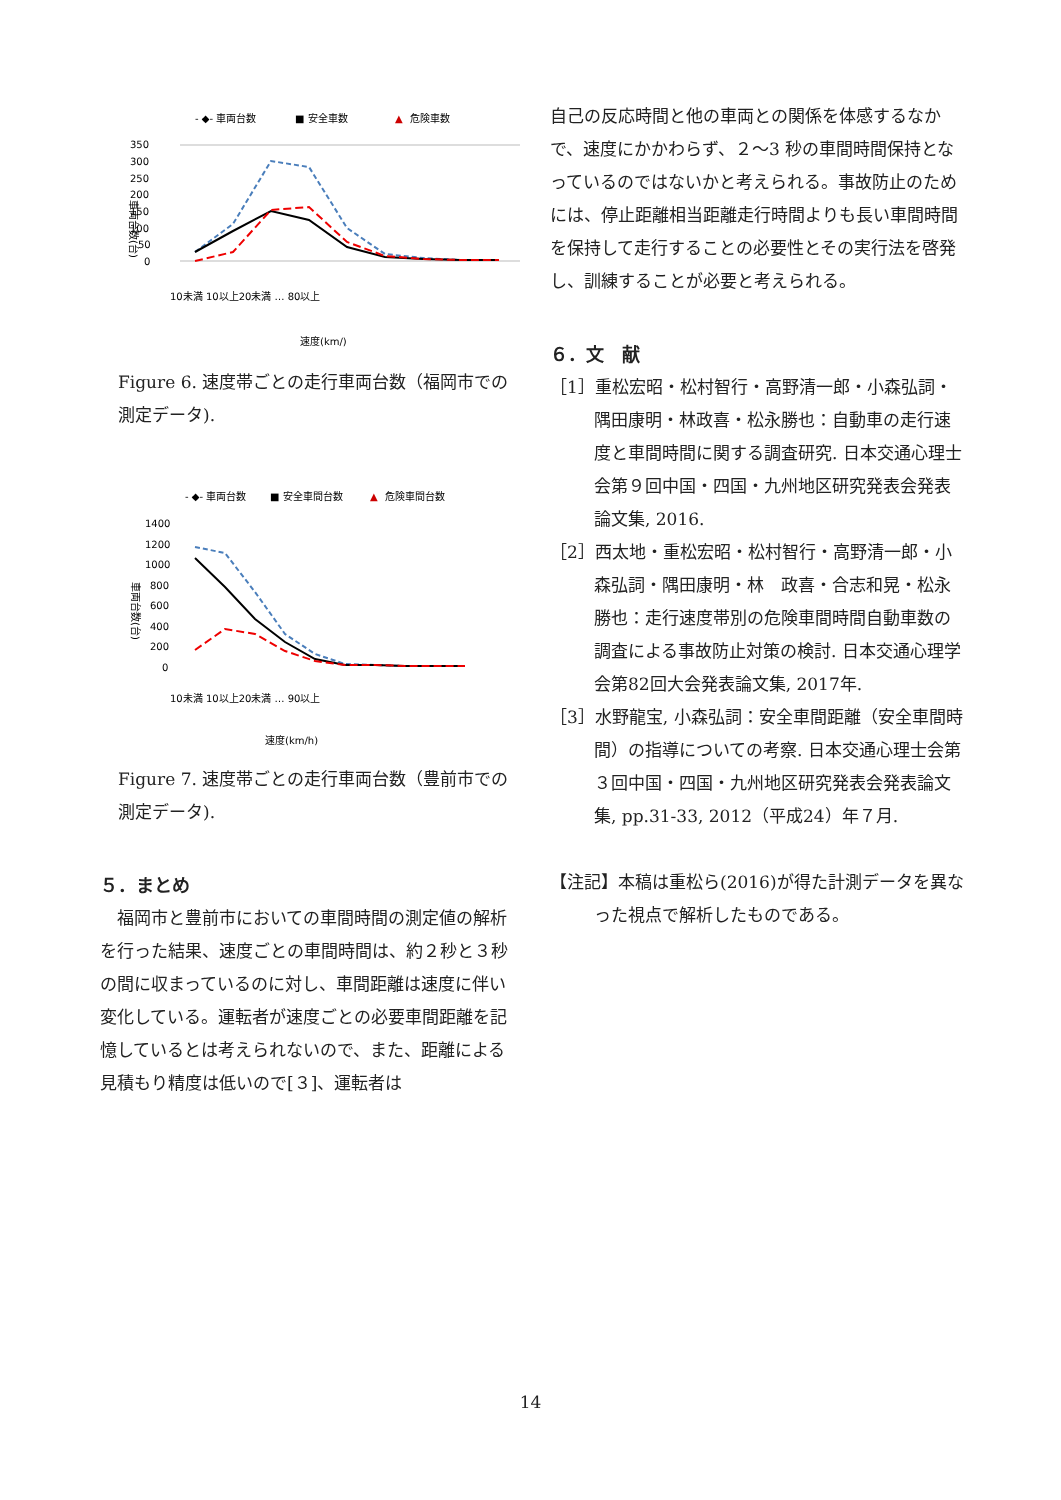- ◆- 車両台数
■ 安全車数
▲
危険車数
350
300
250
200
150
100
50
0
車両台数(台)
速度(km/)
10未満 10以上20未満 … 80以上
Figure 6. 速度帯ごとの走行車両台数（福岡市での測定データ).
- ◆- 車両台数
■ 安全車間台数
▲
危険車間台数
1400
1200
1000
800
600
400
200
0
車両台数(台)
10未満 10以上20未満 … 90以上
速度(km/h)
Figure 7. 速度帯ごとの走行車両台数（豊前市での測定データ).
５．まとめ
　福岡市と豊前市においての車間時間の測定値の解析を行った結果、速度ごとの車間時間は、約２秒と３秒の間に収まっているのに対し、車間距離は速度に伴い変化している。運転者が速度ごとの必要車間距離を記憶しているとは考えられないので、また、距離による見積もり精度は低いので[３]、運転者は
自己の反応時間と他の車両との関係を体感するなかで、速度にかかわらず、２〜3 秒の車間時間保持となっているのではないかと考えられる。事故防止のためには、停止距離相当距離走行時間よりも長い車間時間を保持して走行することの必要性とその実行法を啓発し、訓練することが必要と考えられる。
６．文　献
［1］重松宏昭・松村智行・高野清一郎・小森弘詞・隅田康明・林政喜・松永勝也：自動車の走行速度と車間時間に関する調査研究. 日本交通心理士会第９回中国・四国・九州地区研究発表会発表論文集, 2016.
［2］西太地・重松宏昭・松村智行・高野清一郎・小森弘詞・隅田康明・林　政喜・合志和晃・松永勝也：走行速度帯別の危険車間時間自動車数の調査による事故防止対策の検討. 日本交通心理学会第82回大会発表論文集, 2017年.
［3］水野龍宝, 小森弘詞：安全車間距離（安全車間時間）の指導についての考察. 日本交通心理士会第３回中国・四国・九州地区研究発表会発表論文集, pp.31-33, 2012（平成24）年７月.
【注記】本稿は重松ら(2016)が得た計測データを異なった視点で解析したものである。
14